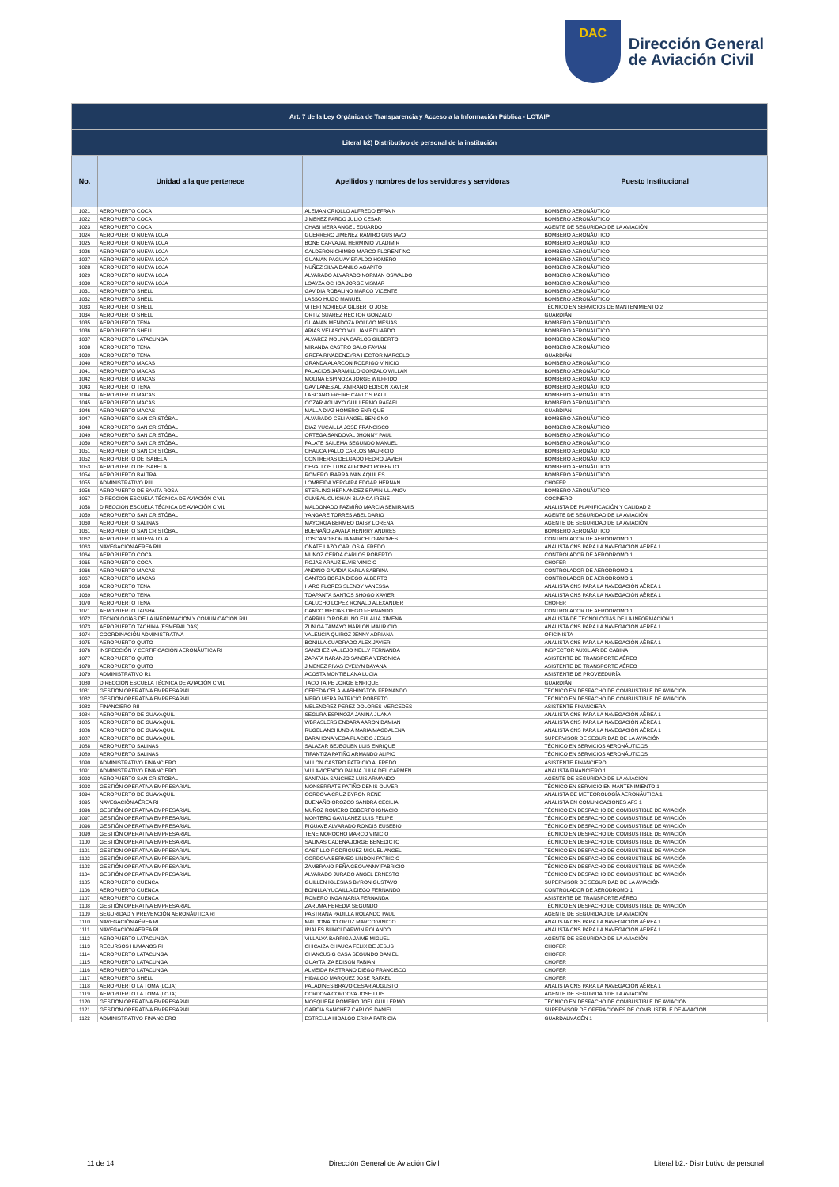DAC
Dirección General
de Aviación Civil
| Art. 7 de la Ley Orgánica de Transparencia y Acceso a la Información Pública - LOTAIP | | | |
| Literal b2) Distributivo de personal de la institución | | | |
| No. | Unidad a la que pertenece | Apellidos y nombres de los servidores y servidoras | Puesto Institucional |
| 1021 | AEROPUERTO COCA | ALEMAN CRIOLLO ALFREDO EFRAIN | BOMBERO AERONÁUTICO |
| 1022 | AEROPUERTO COCA | JIMENEZ PARDO JULIO CESAR | BOMBERO AERONÁUTICO |
| 1023 | AEROPUERTO COCA | CHASI MERA ANGEL EDUARDO | AGENTE DE SEGURIDAD DE LA AVIACIÓN |
| 1024 | AEROPUERTO NUEVA LOJA | GUERRERO JIMENEZ RAMIRO GUSTAVO | BOMBERO AERONÁUTICO |
| 1025 | AEROPUERTO NUEVA LOJA | BONE CARVAJAL HERMINIO VLADIMIR | BOMBERO AERONÁUTICO |
| 1026 | AEROPUERTO NUEVA LOJA | CALDERON CHIMBO MARCO FLORENTINO | BOMBERO AERONÁUTICO |
| 1027 | AEROPUERTO NUEVA LOJA | GUAMAN PAGUAY ERALDO HOMERO | BOMBERO AERONÁUTICO |
| 1028 | AEROPUERTO NUEVA LOJA | NUÑEZ SILVA DANILO AGAPITO | BOMBERO AERONÁUTICO |
| 1029 | AEROPUERTO NUEVA LOJA | ALVARADO ALVARADO NORMAN OSWALDO | BOMBERO AERONÁUTICO |
| 1030 | AEROPUERTO NUEVA LOJA | LOAYZA OCHOA JORGE VISMAR | BOMBERO AERONÁUTICO |
| 1031 | AEROPUERTO SHELL | GAVIDIA ROBALINO MARCO VICENTE | BOMBERO AERONÁUTICO |
| 1032 | AEROPUERTO SHELL | LASSO HUGO MANUEL | BOMBERO AERONÁUTICO |
| 1033 | AEROPUERTO SHELL | VITERI NORIEGA GILBERTO JOSE | TÉCNICO EN SERVICIOS DE MANTENIMIENTO 2 |
| 1034 | AEROPUERTO SHELL | ORTIZ SUAREZ HECTOR GONZALO | GUARDIÁN |
| 1035 | AEROPUERTO TENA | GUAMAN MENDOZA POLIVIO MESIAS | BOMBERO AERONÁUTICO |
| 1036 | AEROPUERTO SHELL | ARIAS VELASCO WILLIAN EDUARDO | BOMBERO AERONÁUTICO |
| 1037 | AEROPUERTO LATACUNGA | ALVAREZ MOLINA CARLOS GILBERTO | BOMBERO AERONÁUTICO |
| 1038 | AEROPUERTO TENA | MIRANDA CASTRO GALO FAVIAN | BOMBERO AERONÁUTICO |
| 1039 | AEROPUERTO TENA | GREFA RIVADENEYRA HECTOR MARCELO | GUARDIÁN |
| 1040 | AEROPUERTO MACAS | GRANDA ALARCON RODRIGO VINICIO | BOMBERO AERONÁUTICO |
| 1041 | AEROPUERTO MACAS | PALACIOS JARAMILLO GONZALO WILLAN | BOMBERO AERONÁUTICO |
| 1042 | AEROPUERTO MACAS | MOLINA ESPINOZA JORGE WILFRIDO | BOMBERO AERONÁUTICO |
| 1043 | AEROPUERTO TENA | GAVILANES ALTAMIRANO EDISON XAVIER | BOMBERO AERONÁUTICO |
| 1044 | AEROPUERTO MACAS | LASCANO FREIRE CARLOS RAUL | BOMBERO AERONÁUTICO |
| 1045 | AEROPUERTO MACAS | COZAR AGUAYO GUILLERMO RAFAEL | BOMBERO AERONÁUTICO |
| 1046 | AEROPUERTO MACAS | MALLA DIAZ HOMERO ENRIQUE | GUARDIÁN |
| 1047 | AEROPUERTO SAN CRISTÓBAL | ALVARADO CELI ANGEL BENIGNO | BOMBERO AERONÁUTICO |
| 1048 | AEROPUERTO SAN CRISTÓBAL | DIAZ YUCAILLA JOSE FRANCISCO | BOMBERO AERONÁUTICO |
| 1049 | AEROPUERTO SAN CRISTÓBAL | ORTEGA SANDOVAL JHONNY PAUL | BOMBERO AERONÁUTICO |
| 1050 | AEROPUERTO SAN CRISTÓBAL | PALATE SAILEMA SEGUNDO MANUEL | BOMBERO AERONÁUTICO |
| 1051 | AEROPUERTO SAN CRISTÓBAL | CHAUCA PALLO CARLOS MAURICIO | BOMBERO AERONÁUTICO |
| 1052 | AEROPUERTO DE ISABELA | CONTRERAS DELGADO PEDRO JAVIER | BOMBERO AERONÁUTICO |
| 1053 | AEROPUERTO DE ISABELA | CEVALLOS LUNA ALFONSO ROBERTO | BOMBERO AERONÁUTICO |
| 1054 | AEROPUERTO BALTRA | ROMERO IBARRA IVAN AQUILES | BOMBERO AERONÁUTICO |
| 1055 | ADMINISTRATIVO RIII | LOMBEIDA VERGARA EDGAR HERNAN | CHOFER |
| 1056 | AEROPUERTO DE SANTA ROSA | STERLING HERNANDEZ ERWIN ULIANOV | BOMBERO AERONÁUTICO |
| 1057 | DIRECCIÓN ESCUELA TÉCNICA DE AVIACIÓN CIVIL | CUMBAL CUICHAN BLANCA IRENE | COCINERO |
| 1058 | DIRECCIÓN ESCUELA TÉCNICA DE AVIACIÓN CIVIL | MALDONADO PAZMIÑO MARCIA SEMIRAMIS | ANALISTA DE PLANIFICACIÓN Y CALIDAD 2 |
| 1059 | AEROPUERTO SAN CRISTÓBAL | YANGARE TORRES ABEL DARIO | AGENTE DE SEGURIDAD DE LA AVIACIÓN |
| 1060 | AEROPUERTO SALINAS | MAYORGA BERMEO DAISY LORENA | AGENTE DE SEGURIDAD DE LA AVIACIÓN |
| 1061 | AEROPUERTO SAN CRISTÓBAL | BUENAÑO ZAVALA HENRRY ANDRES | BOMBERO AERONÁUTICO |
| 1062 | AEROPUERTO NUEVA LOJA | TOSCANO BORJA MARCELO ANDRES | CONTROLADOR DE AERÓDROMO 1 |
| 1063 | NAVEGACIÓN AÉREA RIII | OÑATE LAZO CARLOS ALFREDO | ANALISTA CNS PARA LA NAVEGACIÓN AÉREA 1 |
| 1064 | AEROPUERTO COCA | MUÑOZ CERDA CARLOS ROBERTO | CONTROLADOR DE AERÓDROMO 1 |
| 1065 | AEROPUERTO COCA | ROJAS ARAUZ ELVIS VINICIO | CHOFER |
| 1066 | AEROPUERTO MACAS | ANDINO GAVIDIA KARLA SABRINA | CONTROLADOR DE AERÓDROMO 1 |
| 1067 | AEROPUERTO MACAS | CANTOS BORJA DIEGO ALBERTO | CONTROLADOR DE AERÓDROMO 1 |
| 1068 | AEROPUERTO TENA | HARO FLORES SLENDY VANESSA | ANALISTA CNS PARA LA NAVEGACIÓN AÉREA 1 |
| 1069 | AEROPUERTO TENA | TOAPANTA SANTOS SHOGO XAVIER | ANALISTA CNS PARA LA NAVEGACIÓN AÉREA 1 |
| 1070 | AEROPUERTO TENA | CALUCHO LOPEZ RONALD ALEXANDER | CHOFER |
| 1071 | AEROPUERTO TAISHA | CANDO MECIAS DIEGO FERNANDO | CONTROLADOR DE AERÓDROMO 1 |
| 1072 | TECNOLOGÍAS DE LA INFORMACIÓN Y COMUNICACIÓN RIII | CARRILLO ROBALINO EULALIA XIMENA | ANALISTA DE TECNOLOGÍAS DE LA INFORMACIÓN 1 |
| 1073 | AEROPUERTO TACHINA (ESMERALDAS) | ZUÑIGA TAMAYO MARLON MAURICIO | ANALISTA CNS PARA LA NAVEGACIÓN AÉREA 1 |
| 1074 | COORDINACIÓN ADMINISTRATIVA | VALENCIA QUIROZ JENNY ADRIANA | OFICINISTA |
| 1075 | AEROPUERTO QUITO | BONILLA CUADRADO ALEX JAVIER | ANALISTA CNS PARA LA NAVEGACIÓN AÉREA 1 |
| 1076 | INSPECCIÓN Y CERTIFICACIÓN AERONÁUTICA RI | SANCHEZ VALLEJO NELLY FERNANDA | INSPECTOR AUXILIAR DE CABINA |
| 1077 | AEROPUERTO QUITO | ZAPATA NARANJO SANDRA VERONICA | ASISTENTE DE TRANSPORTE AÉREO |
| 1078 | AEROPUERTO QUITO | JIMENEZ RIVAS EVELYN DAYANA | ASISTENTE DE TRANSPORTE AÉREO |
| 1079 | ADMINISTRATIVO R1 | ACOSTA MONTIEL ANA LUCIA | ASISTENTE DE PROVEEDURÍA |
| 1080 | DIRECCIÓN ESCUELA TÉCNICA DE AVIACIÓN CIVIL | TACO TAIPE JORGE ENRIQUE | GUARDIÁN |
| 1081 | GESTIÓN OPERATIVA EMPRESARIAL | CEPEDA CELA WASHINGTON FERNANDO | TÉCNICO EN DESPACHO DE COMBUSTIBLE DE AVIACIÓN |
| 1082 | GESTIÓN OPERATIVA EMPRESARIAL | MERO MERA PATRICIO ROBERTO | TÉCNICO EN DESPACHO DE COMBUSTIBLE DE AVIACIÓN |
| 1083 | FINANCIERO RII | MELENDREZ PEREZ DOLORES MERCEDES | ASISTENTE FINANCIERA |
| 1084 | AEROPUERTO DE GUAYAQUIL | SEGURA ESPINOZA JANINA JUANA | ANALISTA CNS PARA LA NAVEGACIÓN AÉREA 1 |
| 1085 | AEROPUERTO DE GUAYAQUIL | WBRASLERS ENDARA AARON DAMIAN | ANALISTA CNS PARA LA NAVEGACIÓN AÉREA 1 |
| 1086 | AEROPUERTO DE GUAYAQUIL | RUGEL ANCHUNDIA MARIA MAGDALENA | ANALISTA CNS PARA LA NAVEGACIÓN AÉREA 1 |
| 1087 | AEROPUERTO DE GUAYAQUIL | BARAHONA VEGA PLACIDO JESUS | SUPERVISOR DE SEGURIDAD DE LA AVIACIÓN |
| 1088 | AEROPUERTO SALINAS | SALAZAR BEJEGUEN LUIS ENRIQUE | TÉCNICO EN SERVICIOS AERONÁUTICOS |
| 1089 | AEROPUERTO SALINAS | TIPANTIZA PATIÑO ARMANDO ALIPIO | TÉCNICO EN SERVICIOS AERONÁUTICOS |
| 1090 | ADMINISTRATIVO FINANCIERO | VILLON CASTRO PATRICIO ALFREDO | ASISTENTE FINANCIERO |
| 1091 | ADMINISTRATIVO FINANCIERO | VILLAVICENCIO PALMA JULIA DEL CARMEN | ANALISTA FINANCIERO 1 |
| 1092 | AEROPUERTO SAN CRISTÓBAL | SANTANA SANCHEZ LUIS ARMANDO | AGENTE DE SEGURIDAD DE LA AVIACIÓN |
| 1093 | GESTIÓN OPERATIVA EMPRESARIAL | MONSERRATE PATIÑO DENIS OLIVER | TÉCNICO EN SERVICIO EN MANTENIMIENTO 1 |
| 1094 | AEROPUERTO DE GUAYAQUIL | CORDOVA CRUZ BYRON RENE | ANALISTA DE METEOROLOGÍA AERONÁUTICA 1 |
| 1095 | NAVEGACIÓN AÉREA RI | BUENAÑO OROZCO SANDRA CECILIA | ANALISTA EN COMUNICACIONES AFS 1 |
| 1096 | GESTIÓN OPERATIVA EMPRESARIAL | MUÑOZ ROMERO EGBERTO IGNACIO | TÉCNICO EN DESPACHO DE COMBUSTIBLE DE AVIACIÓN |
| 1097 | GESTIÓN OPERATIVA EMPRESARIAL | MONTERO GAVILANEZ LUIS FELIPE | TÉCNICO EN DESPACHO DE COMBUSTIBLE DE AVIACIÓN |
| 1098 | GESTIÓN OPERATIVA EMPRESARIAL | PIGUAVE ALVARADO RONDIS EUSEBIO | TÉCNICO EN DESPACHO DE COMBUSTIBLE DE AVIACIÓN |
| 1099 | GESTIÓN OPERATIVA EMPRESARIAL | TENE MOROCHO MARCO VINICIO | TÉCNICO EN DESPACHO DE COMBUSTIBLE DE AVIACIÓN |
| 1100 | GESTIÓN OPERATIVA EMPRESARIAL | SALINAS CADENA JORGE BENEDICTO | TÉCNICO EN DESPACHO DE COMBUSTIBLE DE AVIACIÓN |
| 1101 | GESTIÓN OPERATIVA EMPRESARIAL | CASTILLO RODRIGUEZ MIGUEL ANGEL | TÉCNICO EN DESPACHO DE COMBUSTIBLE DE AVIACIÓN |
| 1102 | GESTIÓN OPERATIVA EMPRESARIAL | CORDOVA BERMEO LINDON PATRICIO | TÉCNICO EN DESPACHO DE COMBUSTIBLE DE AVIACIÓN |
| 1103 | GESTIÓN OPERATIVA EMPRESARIAL | ZAMBRANO PEÑA GEOVANNY FABRICIO | TÉCNICO EN DESPACHO DE COMBUSTIBLE DE AVIACIÓN |
| 1104 | GESTIÓN OPERATIVA EMPRESARIAL | ALVARADO JURADO ANGEL ERNESTO | TÉCNICO EN DESPACHO DE COMBUSTIBLE DE AVIACIÓN |
| 1105 | AEROPUERTO CUENCA | GUILLEN IGLESIAS BYRON GUSTAVO | SUPERVISOR DE SEGURIDAD DE LA AVIACIÓN |
| 1106 | AEROPUERTO CUENCA | BONILLA YUCAILLA DIEGO FERNANDO | CONTROLADOR DE AERÓDROMO 1 |
| 1107 | AEROPUERTO CUENCA | ROMERO INGA MARIA FERNANDA | ASISTENTE DE TRANSPORTE AÉREO |
| 1108 | GESTIÓN OPERATIVA EMPRESARIAL | ZARUMA HEREDIA SEGUNDO | TÉCNICO EN DESPACHO DE COMBUSTIBLE DE AVIACIÓN |
| 1109 | SEGURIDAD Y PREVENCIÓN AERONÁUTICA RI | PASTRANA PADILLA ROLANDO PAUL | AGENTE DE SEGURIDAD DE LA AVIACIÓN |
| 1110 | NAVEGACIÓN AÉREA RI | MALDONADO ORTIZ MARCO VINICIO | ANALISTA CNS PARA LA NAVEGACIÓN AÉREA 1 |
| 1111 | NAVEGACIÓN AÉREA RI | IPIALES BUNCI DARWIN ROLANDO | ANALISTA CNS PARA LA NAVEGACIÓN AÉREA 1 |
| 1112 | AEROPUERTO LATACUNGA | VILLALVA BARRIGA JAIME MIGUEL | AGENTE DE SEGURIDAD DE LA AVIACIÓN |
| 1113 | RECURSOS HUMANOS RI | CHICAIZA CHAUCA FELIX DE JESUS | CHOFER |
| 1114 | AEROPUERTO LATACUNGA | CHANCUSIG CASA SEGUNDO DANIEL | CHOFER |
| 1115 | AEROPUERTO LATACUNGA | GUAYTA IZA EDISON FABIAN | CHOFER |
| 1116 | AEROPUERTO LATACUNGA | ALMEIDA PASTRANO DIEGO FRANCISCO | CHOFER |
| 1117 | AEROPUERTO SHELL | HIDALGO MARQUEZ JOSE RAFAEL | CHOFER |
| 1118 | AEROPUERTO LA TOMA (LOJA) | PALADINES BRAVO CESAR AUGUSTO | ANALISTA CNS PARA LA NAVEGACIÓN AÉREA 1 |
| 1119 | AEROPUERTO LA TOMA (LOJA) | CORDOVA CORDOVA JOSE LUIS | AGENTE DE SEGURIDAD DE LA AVIACIÓN |
| 1120 | GESTIÓN OPERATIVA EMPRESARIAL | MOSQUERA ROMERO JOEL GUILLERMO | TÉCNICO EN DESPACHO DE COMBUSTIBLE DE AVIACIÓN |
| 1121 | GESTIÓN OPERATIVA EMPRESARIAL | GARCIA SANCHEZ CARLOS DANIEL | SUPERVISOR DE OPERACIONES DE COMBUSTIBLE DE AVIACIÓN |
| 1122 | ADMINISTRATIVO FINANCIERO | ESTRELLA HIDALGO ERIKA PATRICIA | GUARDALMACÉN 1 |
11 de 14 Dirección General de Aviación Civil Literal b2.- Distributivo de personal